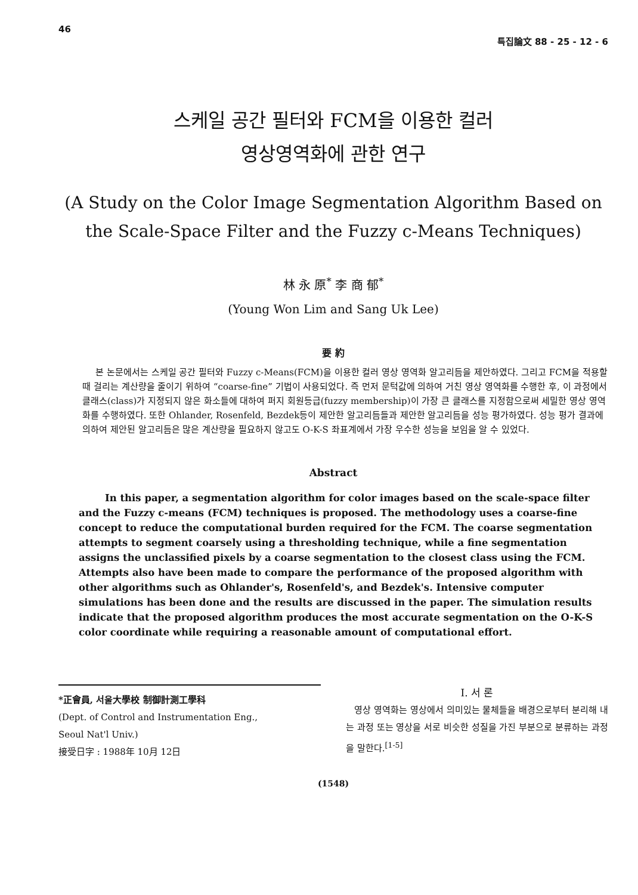46 특집論文 88 - 25 - 12 - 6
스케일 공간 필터와 FCM을 이용한 컬러
영상영역화에 관한 연구
(A Study on the Color Image Segmentation Algorithm Based on
the Scale-Space Filter and the Fuzzy c-Means Techniques)
林 永 原<sup>*</sup> 李 商 郁<sup>*</sup>
(Young Won Lim and Sang Uk Lee)
要 約
본 논문에서는 스케일 공간 필터와 Fuzzy c-Means(FCM)을 이용한 컬러 영상 영역화 알고리듬을 제안하였다. 그리고 FCM을 적용할 때 걸리는 계산량을 줄이기 위하여 “coarse-fine” 기법이 사용되었다. 즉 먼저 문턱값에 의하여 거친 영상 영역화를 수행한 후, 이 과정에서 클래스(class)가 지정되지 않은 화소들에 대하여 퍼지 회원등급(fuzzy membership)이 가장 큰 클래스를 지정함으로써 세밀한 영상 영역화를 수행하였다. 또한 Ohlander, Rosenfeld, Bezdek등이 제안한 알고리듬들과 제안한 알고리듬을 성능 평가하였다. 성능 평가 결과에 의하여 제안된 알고리듬은 많은 계산량을 필요하지 않고도 O-K-S 좌표계에서 가장 우수한 성능을 보임을 알 수 있었다.
Abstract
In this paper, a segmentation algorithm for color images based on the scale-space filter and the Fuzzy c-means (FCM) techniques is proposed. The methodology uses a coarse-fine concept to reduce the computational burden required for the FCM. The coarse segmentation attempts to segment coarsely using a thresholding technique, while a fine segmentation assigns the unclassified pixels by a coarse segmentation to the closest class using the FCM. Attempts also have been made to compare the performance of the proposed algorithm with other algorithms such as Ohlander's, Rosenfeld's, and Bezdek's. Intensive computer simulations has been done and the results are discussed in the paper. The simulation results indicate that the proposed algorithm produces the most accurate segmentation on the O-K-S color coordinate while requiring a reasonable amount of computational effort.
*正會員, 서울大學校 制御計測工學科
(Dept. of Control and Instrumentation Eng.,
Seoul Nat'l Univ.)
接受日字 : 1988年 10月 12日
I. 서 론
영상 영역화는 영상에서 의미있는 물체들을 배경으로부터 분리해 내는 과정 또는 영상을 서로 비슷한 성질을 가진 부분으로 분류하는 과정을 말한다.<sup>[1-5]</sup>
(1548)